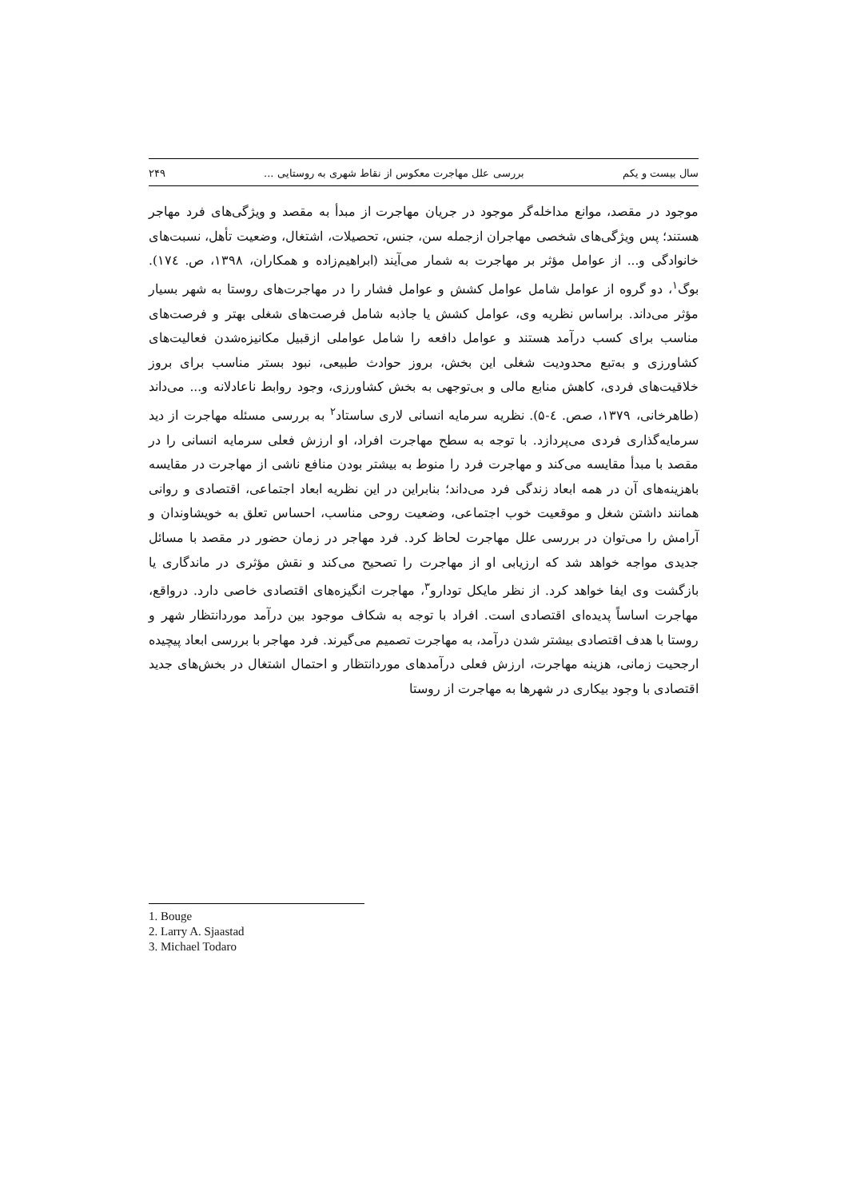سال بیست و یکم بررسی علل مهاجرت معکوس از نقاط شهری به روستایی ... ۲۴۹
موجود در مقصد، موانع مداخله‌گر موجود در جریان مهاجرت از مبدأ به مقصد و ویژگی‌های فرد مهاجر هستند؛ پس ویژگی‌های شخصی مهاجران ازجمله سن، جنس، تحصیلات، اشتغال، وضعیت تأهل، نسبت‌های خانوادگی و... از عوامل مؤثر بر مهاجرت به شمار می‌آیند (ابراهیم‌زاده و همکاران، ۱۳۹۸، ص. ۱۷٤). بوگ<sup>۱</sup>، دو گروه از عوامل شامل عوامل کشش و عوامل فشار را در مهاجرت‌های روستا به شهر بسیار مؤثر می‌داند. براساس نظریه وی، عوامل کشش یا جاذبه شامل فرصت‌های شغلی بهتر و فرصت‌های مناسب برای کسب درآمد هستند و عوامل دافعه را شامل عواملی ازقبیل مکانیزه‌شدن فعالیت‌های کشاورزی و به‌تبع محدودیت شغلی این بخش، بروز حوادث طبیعی، نبود بستر مناسب برای بروز خلاقیت‌های فردی، کاهش منابع مالی و بی‌توجهی به بخش کشاورزی، وجود روابط ناعادلانه و... می‌داند (طاهرخانی، ۱۳۷۹، صص. ٤-۵). نظریه سرمایه انسانی لاری ساستاد<sup>۲</sup> به بررسی مسئله مهاجرت از دید سرمایه‌گذاری فردی می‌پردازد. با توجه به سطح مهاجرت افراد، او ارزش فعلی سرمایه انسانی را در مقصد با مبدأ مقایسه می‌کند و مهاجرت فرد را منوط به بیشتر بودن منافع ناشی از مهاجرت در مقایسه باهزینه‌های آن در همه ابعاد زندگی فرد می‌داند؛ بنابراین در این نظریه ابعاد اجتماعی، اقتصادی و روانی همانند داشتن شغل و موقعیت خوب اجتماعی، وضعیت روحی مناسب، احساس تعلق به خویشاوندان و آرامش را می‌توان در بررسی علل مهاجرت لحاظ کرد. فرد مهاجر در زمان حضور در مقصد با مسائل جدیدی مواجه خواهد شد که ارزیابی او از مهاجرت را تصحیح می‌کند و نقش مؤثری در ماندگاری یا بازگشت وی ایفا خواهد کرد. از نظر مایکل تودارو<sup>۳</sup>، مهاجرت انگیزه‌های اقتصادی خاصی دارد. درواقع، مهاجرت اساساً پدیده‌ای اقتصادی است. افراد با توجه به شکاف موجود بین درآمد موردانتظار شهر و روستا با هدف اقتصادی بیشتر شدن درآمد، به مهاجرت تصمیم می‌گیرند. فرد مهاجر با بررسی ابعاد پیچیده ارجحیت زمانی، هزینه مهاجرت، ارزش فعلی درآمدهای موردانتظار و احتمال اشتغال در بخش‌های جدید اقتصادی با وجود بیکاری در شهرها به مهاجرت از روستا
1. Bouge
2. Larry A. Sjaastad
3. Michael Todaro